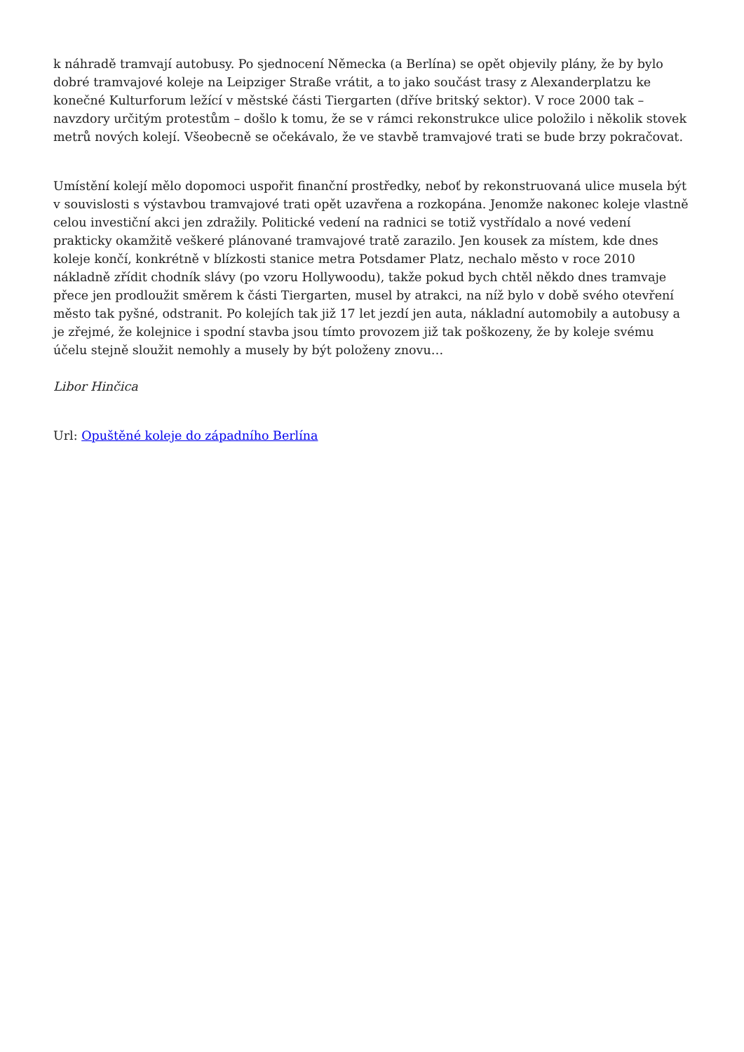k náhradě tramvají autobusy. Po sjednocení Německa (a Berlína) se opět objevily plány, že by bylo dobré tramvajové koleje na Leipziger Straße vrátit, a to jako součást trasy z Alexanderplatzu ke konečné Kulturforum ležící v městské části Tiergarten (dříve britský sektor). V roce 2000 tak – navzdory určitým protestům – došlo k tomu, že se v rámci rekonstrukce ulice položilo i několik stovek metrů nových kolejí. Všeobecně se očekávalo, že ve stavbě tramvajové trati se bude brzy pokračovat.
Umístění kolejí mělo dopomoci uspořit finanční prostředky, neboť by rekonstruovaná ulice musela být v souvislosti s výstavbou tramvajové trati opět uzavřena a rozkopána. Jenomže nakonec koleje vlastně celou investiční akci jen zdražily. Politické vedení na radnici se totiž vystřídalo a nové vedení prakticky okamžitě veškeré plánované tramvajové tratě zarazilo. Jen kousek za místem, kde dnes koleje končí, konkrétně v blízkosti stanice metra Potsdamer Platz, nechalo město v roce 2010 nákladně zřídit chodník slávy (po vzoru Hollywoodu), takže pokud bych chtěl někdo dnes tramvaje přece jen prodloužit směrem k části Tiergarten, musel by atrakci, na níž bylo v době svého otevření město tak pyšné, odstranit. Po kolejích tak již 17 let jezdí jen auta, nákladní automobily a autobusy a je zřejmé, že kolejnice i spodní stavba jsou tímto provozem již tak poškozeny, že by koleje svému účelu stejně sloužit nemohly a musely by být položeny znovu…
Libor Hinčica
Url: Opuštěné koleje do západního Berlína